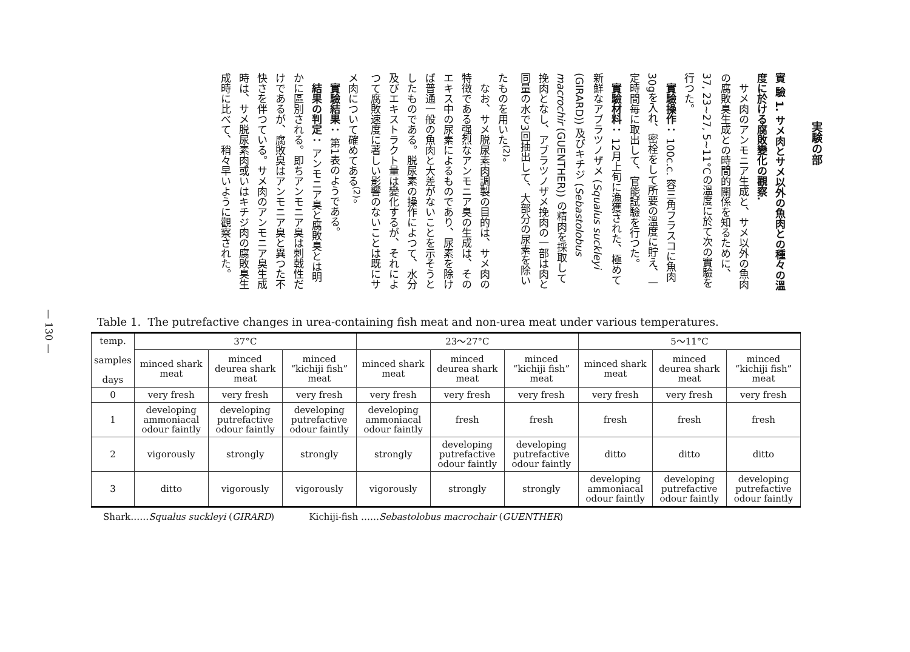— 130 —
実験の部
實 驗 1. サメ肉とサメ以外の魚肉との種々の溫度に於ける腐敗變化の觀察.
サメ肉のアンモニア生成と、サメ以外の魚肉の腐敗臭生成との時間的關係を知るために、37, 23~27, 5~11°Cの溫度に於て次の實驗を行つた。
實驗操作： 100c.c. 容三角フラスコに魚肉30gを入れ、密栓をして所要の溫度に貯え、一定時間毎に取出して、官能試驗を行つた。
實驗材料： 12月上旬に漁獲された、極めて新鮮なアブラツノザメ (Squalus suckleyi (GIRARD)) 及びキチジ (Sebastolobus macrochir (GUENTHER)) の精肉を採取して挽肉となし、アブラツノザメ挽肉の一部は肉と同量の水で3回抽出して、大部分の尿素を除いたものを用いた<sup>(2)</sup>。
なお、サメ脱尿素肉調製の目的は、サメ肉の特徴である强烈なアンモニア臭の生成は、そのエキス中の尿素によるものであり、尿素を除けば普通一般の魚肉と大差がないことを示そうとしたものである。脱尿素の操作によつて、水分及びエキストラクト量は變化するが、それによつて腐敗速度に著しい影響のないことは既にサメ肉について確めてある<sup>(2)</sup>。
實驗結果： 第1表のようである。
結果の判定： アンモニア臭と腐敗臭とは明かに區別される。即ちアンモニア臭は刺戟性だけであるが、腐敗臭はアンモニア臭と異つた不快さを伴つている。サメ肉のアンモニア臭生成時は、サメ脱尿素肉或いはキチジ肉の腐敗臭生成時に比べて、稍々早いように觀察された。
Table 1. The putrefactive changes in urea-containing fish meat and non-urea meat under various temperatures.
| temp. samples days | 37°C | | | 23～27°C | | | 5～11°C | | |
| --- | --- | --- | --- | --- | --- | --- | --- | --- | --- |
| | minced shark meat | minced deurea shark meat | minced “kichiji fish” meat | minced shark meat | minced deurea shark meat | minced “kichiji fish” meat | minced shark meat | minced deurea shark meat | minced “kichiji fish” meat |
| 0 | very fresh | very fresh | very fresh | very fresh | very fresh | very fresh | very fresh | very fresh | very fresh |
| 1 | developing ammoniacal odour faintly | developing putrefactive odour faintly | developing putrefactive odour faintly | developing ammoniacal odour faintly | fresh | fresh | fresh | fresh | fresh |
| 2 | vigorously | strongly | strongly | strongly | developing putrefactive odour faintly | developing putrefactive odour faintly | ditto | ditto | ditto |
| 3 | ditto | vigorously | vigorously | vigorously | strongly | strongly | developing ammoniacal odour faintly | developing putrefactive odour faintly | developing putrefactive odour faintly |
Shark……Squalus suckleyi (GIRARD) Kichiji-fish ……Sebastolobus macrochair (GUENTHER)